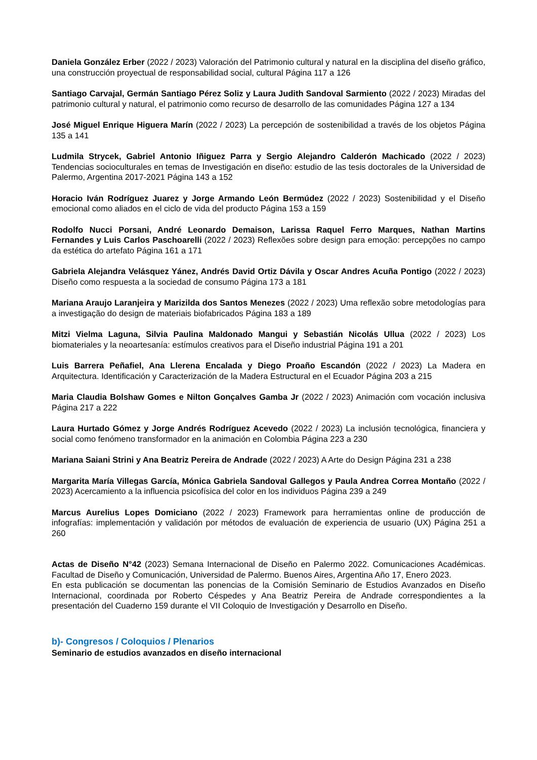Daniela González Erber (2022 / 2023) Valoración del Patrimonio cultural y natural en la disciplina del diseño gráfico, una construcción proyectual de responsabilidad social, cultural Página 117 a 126
Santiago Carvajal, Germán Santiago Pérez Soliz y Laura Judith Sandoval Sarmiento (2022 / 2023) Miradas del patrimonio cultural y natural, el patrimonio como recurso de desarrollo de las comunidades Página 127 a 134
José Miguel Enrique Higuera Marín (2022 / 2023) La percepción de sostenibilidad a través de los objetos Página 135 a 141
Ludmila Strycek, Gabriel Antonio Iñiguez Parra y Sergio Alejandro Calderón Machicado (2022 / 2023) Tendencias socioculturales en temas de Investigación en diseño: estudio de las tesis doctorales de la Universidad de Palermo, Argentina 2017-2021 Página 143 a 152
Horacio Iván Rodríguez Juarez y Jorge Armando León Bermúdez (2022 / 2023) Sostenibilidad y el Diseño emocional como aliados en el ciclo de vida del producto Página 153 a 159
Rodolfo Nucci Porsani, André Leonardo Demaison, Larissa Raquel Ferro Marques, Nathan Martins Fernandes y Luis Carlos Paschoarelli (2022 / 2023) Reflexões sobre design para emoção: percepções no campo da estética do artefato Página 161 a 171
Gabriela Alejandra Velásquez Yánez, Andrés David Ortiz Dávila y Oscar Andres Acuña Pontigo (2022 / 2023) Diseño como respuesta a la sociedad de consumo Página 173 a 181
Mariana Araujo Laranjeira y Marizilda dos Santos Menezes (2022 / 2023) Uma reflexão sobre metodologías para a investigação do design de materiais biofabricados Página 183 a 189
Mitzi Vielma Laguna, Silvia Paulina Maldonado Mangui y Sebastián Nicolás Ullua (2022 / 2023) Los biomateriales y la neoartesanía: estímulos creativos para el Diseño industrial Página 191 a 201
Luis Barrera Peñafiel, Ana Llerena Encalada y Diego Proaño Escandón (2022 / 2023) La Madera en Arquitectura. Identificación y Caracterización de la Madera Estructural en el Ecuador Página 203 a 215
Maria Claudia Bolshaw Gomes e Nilton Gonçalves Gamba Jr (2022 / 2023) Animación com vocación inclusiva Página 217 a 222
Laura Hurtado Gómez y Jorge Andrés Rodríguez Acevedo (2022 / 2023) La inclusión tecnológica, financiera y social como fenómeno transformador en la animación en Colombia Página 223 a 230
Mariana Saiani Strini y Ana Beatriz Pereira de Andrade (2022 / 2023) A Arte do Design Página 231 a 238
Margarita María Villegas García, Mónica Gabriela Sandoval Gallegos y Paula Andrea Correa Montaño (2022 / 2023) Acercamiento a la influencia psicofísica del color en los individuos Página 239 a 249
Marcus Aurelius Lopes Domiciano (2022 / 2023) Framework para herramientas online de producción de infografías: implementación y validación por métodos de evaluación de experiencia de usuario (UX) Página 251 a 260
Actas de Diseño N°42 (2023) Semana Internacional de Diseño en Palermo 2022. Comunicaciones Académicas. Facultad de Diseño y Comunicación, Universidad de Palermo. Buenos Aires, Argentina Año 17, Enero 2023.
En esta publicación se documentan las ponencias de la Comisión Seminario de Estudios Avanzados en Diseño Internacional, coordinada por Roberto Céspedes y Ana Beatriz Pereira de Andrade correspondientes a la presentación del Cuaderno 159 durante el VII Coloquio de Investigación y Desarrollo en Diseño.
b)- Congresos / Coloquios / Plenarios
Seminario de estudios avanzados en diseño internacional